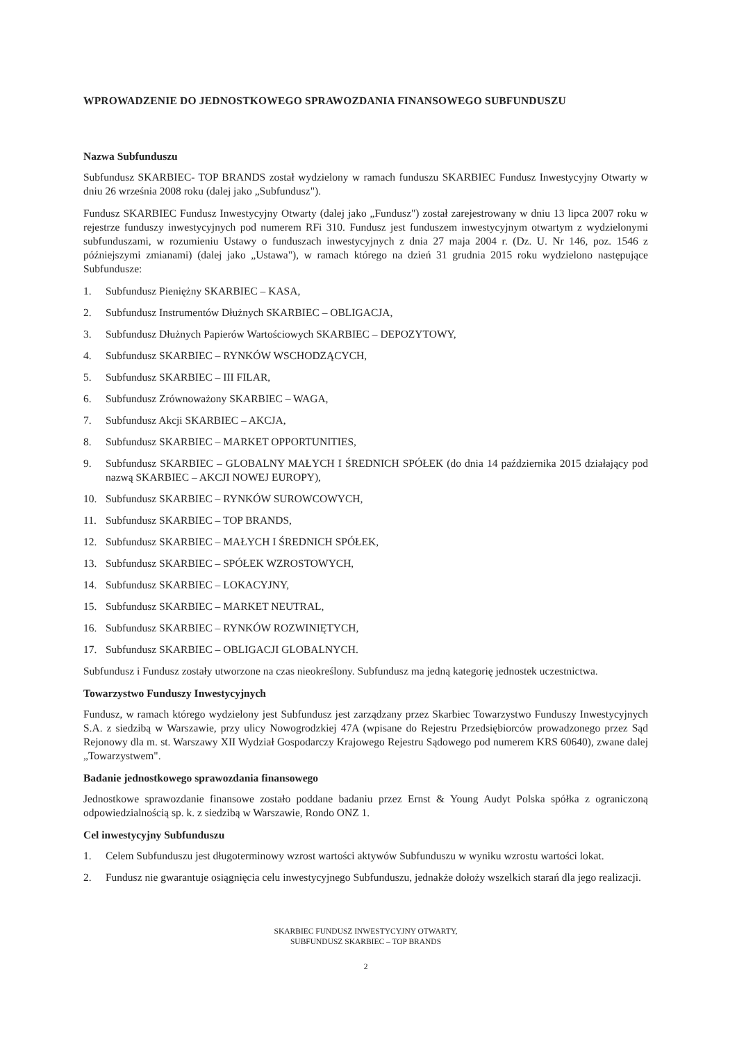WPROWADZENIE DO JEDNOSTKOWEGO SPRAWOZDANIA FINANSOWEGO SUBFUNDUSZU
Nazwa Subfunduszu
Subfundusz SKARBIEC- TOP BRANDS został wydzielony w ramach funduszu SKARBIEC Fundusz Inwestycyjny Otwarty w dniu 26 września 2008 roku (dalej jako „Subfundusz").
Fundusz SKARBIEC Fundusz Inwestycyjny Otwarty (dalej jako „Fundusz") został zarejestrowany w dniu 13 lipca 2007 roku w rejestrze funduszy inwestycyjnych pod numerem RFi 310. Fundusz jest funduszem inwestycyjnym otwartym z wydzielonymi subfunduszami, w rozumieniu Ustawy o funduszach inwestycyjnych z dnia 27 maja 2004 r. (Dz. U. Nr 146, poz. 1546 z późniejszymi zmianami) (dalej jako „Ustawa"), w ramach którego na dzień 31 grudnia 2015 roku wydzielono następujące Subfundusze:
1. Subfundusz Pieniężny SKARBIEC – KASA,
2. Subfundusz Instrumentów Dłużnych SKARBIEC – OBLIGACJA,
3. Subfundusz Dłużnych Papierów Wartościowych SKARBIEC – DEPOZYTOWY,
4. Subfundusz SKARBIEC – RYNKÓW WSCHODZĄCYCH,
5. Subfundusz SKARBIEC – III FILAR,
6. Subfundusz Zrównoważony SKARBIEC – WAGA,
7. Subfundusz Akcji SKARBIEC – AKCJA,
8. Subfundusz SKARBIEC – MARKET OPPORTUNITIES,
9. Subfundusz SKARBIEC – GLOBALNY MAŁYCH I ŚREDNICH SPÓŁEK (do dnia 14 października 2015 działający pod nazwą SKARBIEC – AKCJI NOWEJ EUROPY),
10. Subfundusz SKARBIEC – RYNKÓW SUROWCOWYCH,
11. Subfundusz SKARBIEC – TOP BRANDS,
12. Subfundusz SKARBIEC – MAŁYCH I ŚREDNICH SPÓŁEK,
13. Subfundusz SKARBIEC – SPÓŁEK WZROSTOWYCH,
14. Subfundusz SKARBIEC – LOKACYJNY,
15. Subfundusz SKARBIEC – MARKET NEUTRAL,
16. Subfundusz SKARBIEC – RYNKÓW ROZWINIĘTYCH,
17. Subfundusz SKARBIEC – OBLIGACJI GLOBALNYCH.
Subfundusz i Fundusz zostały utworzone na czas nieokreślony. Subfundusz ma jedną kategorię jednostek uczestnictwa.
Towarzystwo Funduszy Inwestycyjnych
Fundusz, w ramach którego wydzielony jest Subfundusz jest zarządzany przez Skarbiec Towarzystwo Funduszy Inwestycyjnych S.A. z siedzibą w Warszawie, przy ulicy Nowogrodzkiej 47A (wpisane do Rejestru Przedsiębiorców prowadzonego przez Sąd Rejonowy dla m. st. Warszawy XII Wydział Gospodarczy Krajowego Rejestru Sądowego pod numerem KRS 60640), zwane dalej „Towarzystwem".
Badanie jednostkowego sprawozdania finansowego
Jednostkowe sprawozdanie finansowe zostało poddane badaniu przez Ernst & Young Audyt Polska spółka z ograniczoną odpowiedzialnością sp. k. z siedzibą w Warszawie, Rondo ONZ 1.
Cel inwestycyjny Subfunduszu
1. Celem Subfunduszu jest długoterminowy wzrost wartości aktywów Subfunduszu w wyniku wzrostu wartości lokat.
2. Fundusz nie gwarantuje osiągnięcia celu inwestycyjnego Subfunduszu, jednakże dołoży wszelkich starań dla jego realizacji.
SKARBIEC FUNDUSZ INWESTYCYJNY OTWARTY,
SUBFUNDUSZ SKARBIEC – TOP BRANDS
2